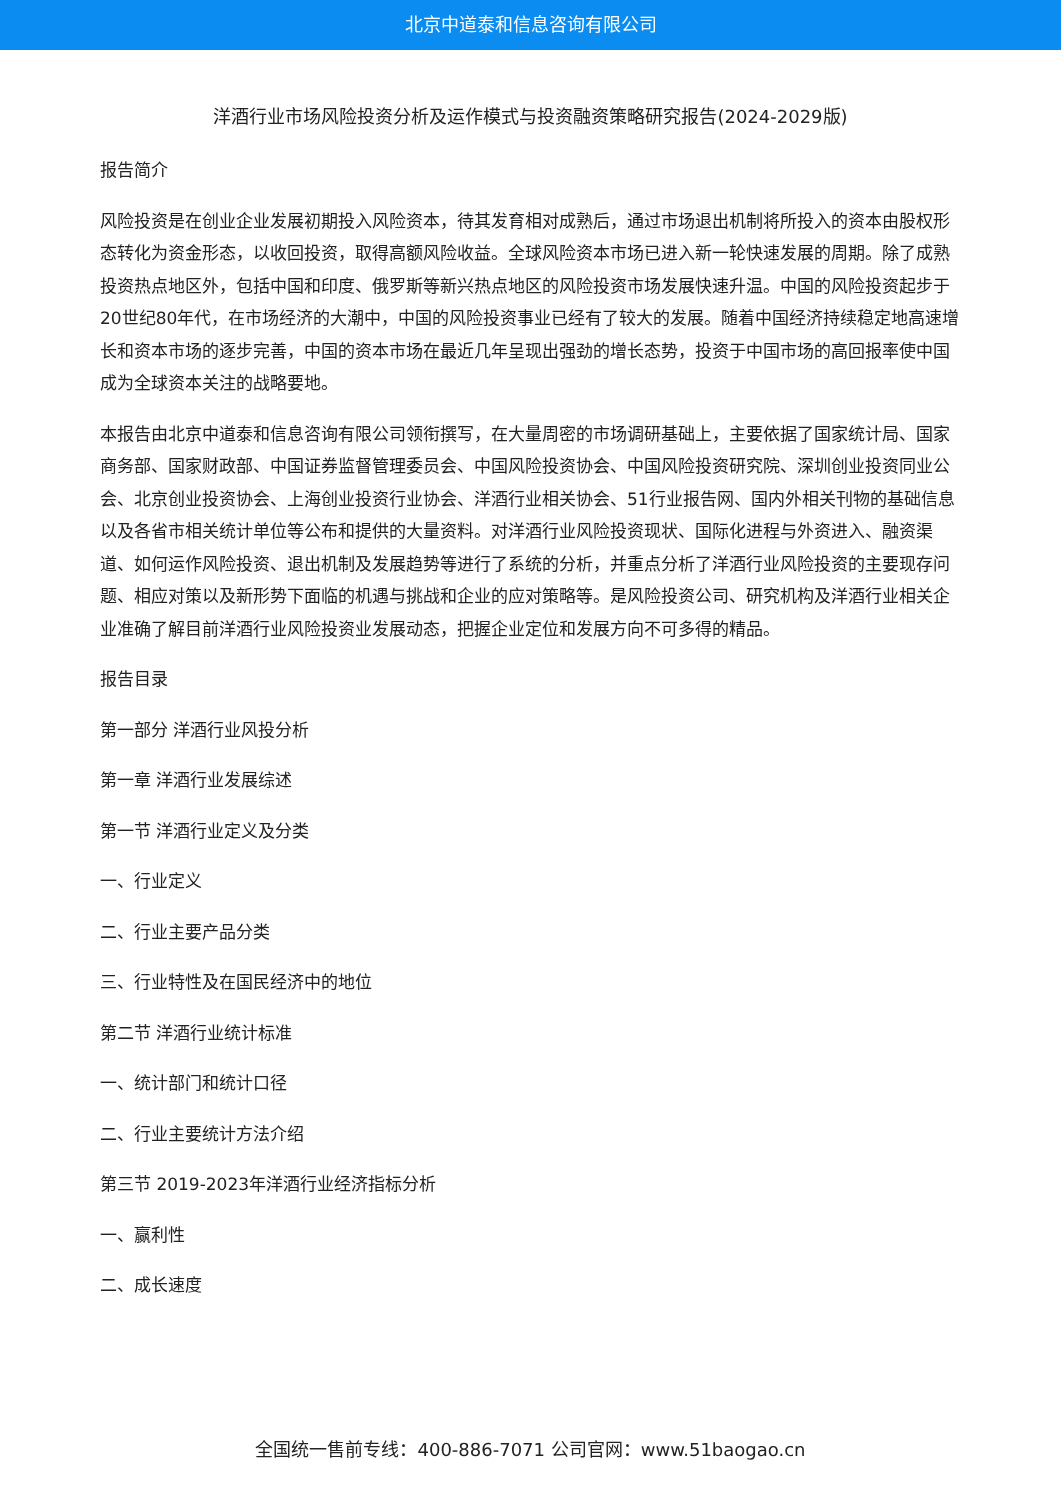北京中道泰和信息咨询有限公司
洋酒行业市场风险投资分析及运作模式与投资融资策略研究报告(2024-2029版)
报告简介
风险投资是在创业企业发展初期投入风险资本，待其发育相对成熟后，通过市场退出机制将所投入的资本由股权形态转化为资金形态，以收回投资，取得高额风险收益。全球风险资本市场已进入新一轮快速发展的周期。除了成熟投资热点地区外，包括中国和印度、俄罗斯等新兴热点地区的风险投资市场发展快速升温。中国的风险投资起步于20世纪80年代，在市场经济的大潮中，中国的风险投资事业已经有了较大的发展。随着中国经济持续稳定地高速增长和资本市场的逐步完善，中国的资本市场在最近几年呈现出强劲的增长态势，投资于中国市场的高回报率使中国成为全球资本关注的战略要地。
本报告由北京中道泰和信息咨询有限公司领衔撰写，在大量周密的市场调研基础上，主要依据了国家统计局、国家商务部、国家财政部、中国证券监督管理委员会、中国风险投资协会、中国风险投资研究院、深圳创业投资同业公会、北京创业投资协会、上海创业投资行业协会、洋酒行业相关协会、51行业报告网、国内外相关刊物的基础信息以及各省市相关统计单位等公布和提供的大量资料。对洋酒行业风险投资现状、国际化进程与外资进入、融资渠道、如何运作风险投资、退出机制及发展趋势等进行了系统的分析，并重点分析了洋酒行业风险投资的主要现存问题、相应对策以及新形势下面临的机遇与挑战和企业的应对策略等。是风险投资公司、研究机构及洋酒行业相关企业准确了解目前洋酒行业风险投资业发展动态，把握企业定位和发展方向不可多得的精品。
报告目录
第一部分 洋酒行业风投分析
第一章 洋酒行业发展综述
第一节 洋酒行业定义及分类
一、行业定义
二、行业主要产品分类
三、行业特性及在国民经济中的地位
第二节 洋酒行业统计标准
一、统计部门和统计口径
二、行业主要统计方法介绍
第三节 2019-2023年洋酒行业经济指标分析
一、赢利性
二、成长速度
全国统一售前专线：400-886-7071 公司官网：www.51baogao.cn